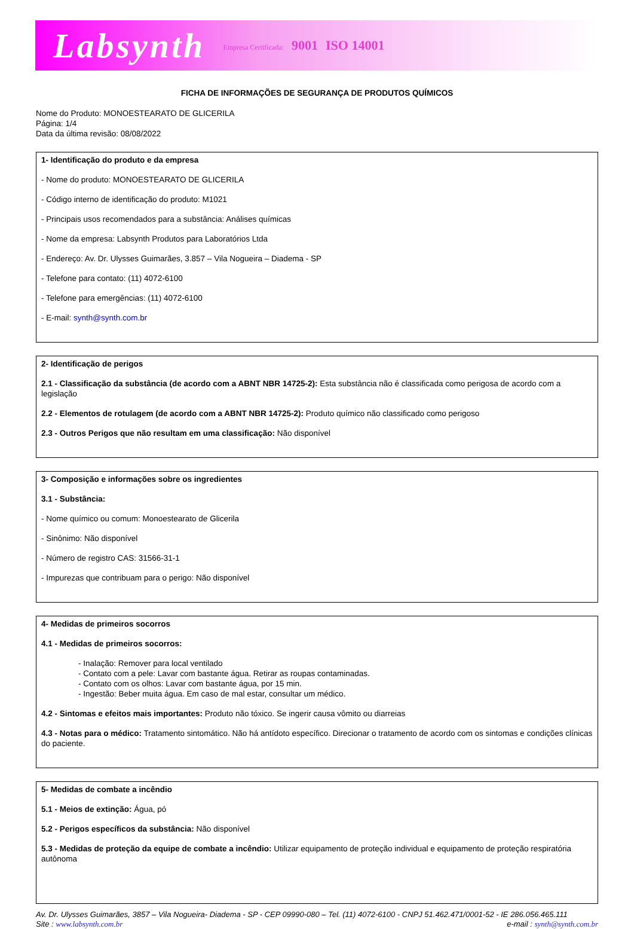Labsynth Empresa Certificada: 9001 ISO 14001
FICHA DE INFORMAÇÕES DE SEGURANÇA DE PRODUTOS QUÍMICOS
Nome do Produto: MONOESTEARATO DE GLICERILA
Página: 1/4
Data da última revisão: 08/08/2022
1- Identificação do produto e da empresa
- Nome do produto: MONOESTEARATO DE GLICERILA
- Código interno de identificação do produto: M1021
- Principais usos recomendados para a substância: Análises químicas
- Nome da empresa: Labsynth Produtos para Laboratórios Ltda
- Endereço: Av. Dr. Ulysses Guimarães, 3.857 – Vila Nogueira – Diadema - SP
- Telefone para contato: (11) 4072-6100
- Telefone para emergências: (11) 4072-6100
- E-mail: synth@synth.com.br
2- Identificação de perigos
2.1 - Classificação da substância (de acordo com a ABNT NBR 14725-2): Esta substância não é classificada como perigosa de acordo com a legislação
2.2 - Elementos de rotulagem (de acordo com a ABNT NBR 14725-2): Produto químico não classificado como perigoso
2.3 - Outros Perigos que não resultam em uma classificação: Não disponível
3- Composição e informações sobre os ingredientes
3.1 - Substância:
- Nome químico ou comum: Monoestearato de Glicerila
- Sinônimo: Não disponível
- Número de registro CAS: 31566-31-1
- Impurezas que contribuam para o perigo: Não disponível
4- Medidas de primeiros socorros
4.1 - Medidas de primeiros socorros:
- Inalação: Remover para local ventilado
- Contato com a pele: Lavar com bastante água. Retirar as roupas contaminadas.
- Contato com os olhos: Lavar com bastante água, por 15 min.
- Ingestão: Beber muita água. Em caso de mal estar, consultar um médico.
4.2 - Sintomas e efeitos mais importantes: Produto não tóxico. Se ingerir causa vômito ou diarreias
4.3 - Notas para o médico: Tratamento sintomático. Não há antídoto específico. Direcionar o tratamento de acordo com os sintomas e condições clínicas do paciente.
5- Medidas de combate a incêndio
5.1 - Meios de extinção: Água, pó
5.2 - Perigos específicos da substância: Não disponível
5.3 - Medidas de proteção da equipe de combate a incêndio: Utilizar equipamento de proteção individual e equipamento de proteção respiratória autônoma
Av. Dr. Ulysses Guimarães, 3857 – Vila Nogueira- Diadema - SP - CEP 09990-080 – Tel. (11) 4072-6100 - CNPJ 51.462.471/0001-52 - IE 286.056.465.111
Site : www.labsynth.com.br e-mail : synth@synth.com.br